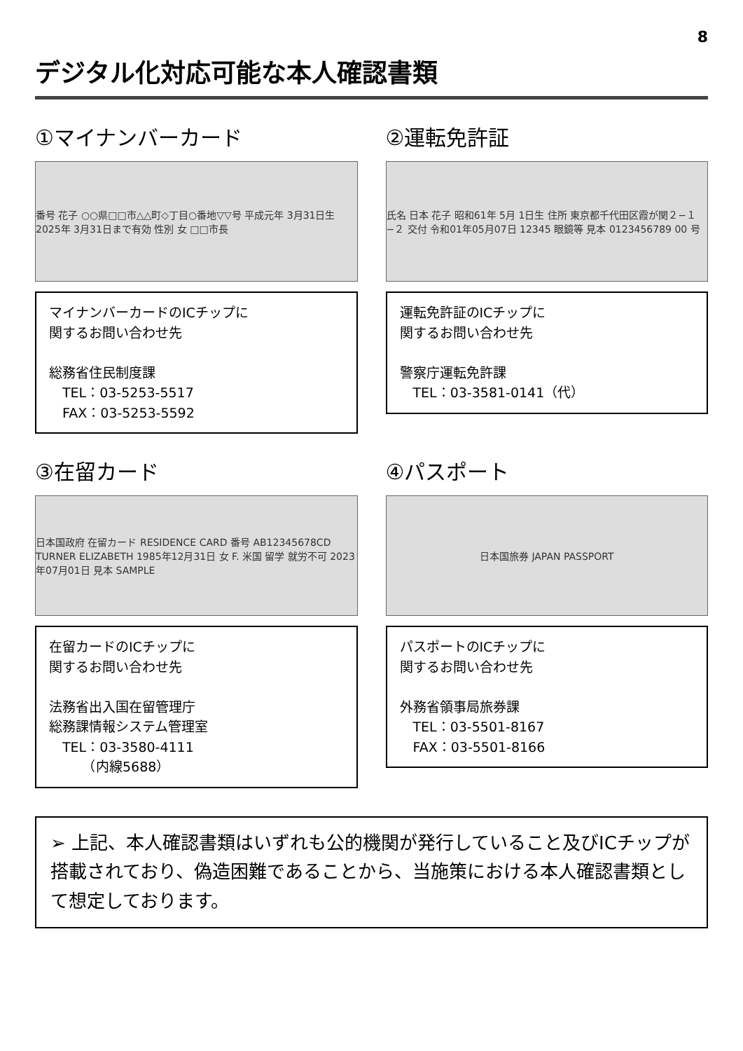8
デジタル化対応可能な本人確認書類
①マイナンバーカード
番号 花子 ○○県□□市△△町◇丁目○番地▽▽号 平成元年 3月31日生 2025年 3月31日まで有効 性別 女 □□市長
マイナンバーカードのICチップに
関するお問い合わせ先
総務省住民制度課
　TEL：03-5253-5517
　FAX：03-5253-5592
②運転免許証
氏名 日本 花子 昭和61年 5月 1日生 住所 東京都千代田区霞が関２−１−２ 交付 令和01年05月07日 12345 眼鏡等 見本 0123456789 00 号
運転免許証のICチップに
関するお問い合わせ先
警察庁運転免許課
　TEL：03-3581-0141（代）
③在留カード
日本国政府 在留カード RESIDENCE CARD 番号 AB12345678CD TURNER ELIZABETH 1985年12月31日 女 F. 米国 留学 就労不可 2023年07月01日 見本 SAMPLE
在留カードのICチップに
関するお問い合わせ先
法務省出入国在留管理庁
総務課情報システム管理室
　TEL：03-3580-4111
　　　（内線5688）
④パスポート
日本国旅券 JAPAN PASSPORT
パスポートのICチップに
関するお問い合わせ先
外務省領事局旅券課
　TEL：03-5501-8167
　FAX：03-5501-8166
➢ 上記、本人確認書類はいずれも公的機関が発行していること及びICチップが搭載されており、偽造困難であることから、当施策における本人確認書類として想定しております。